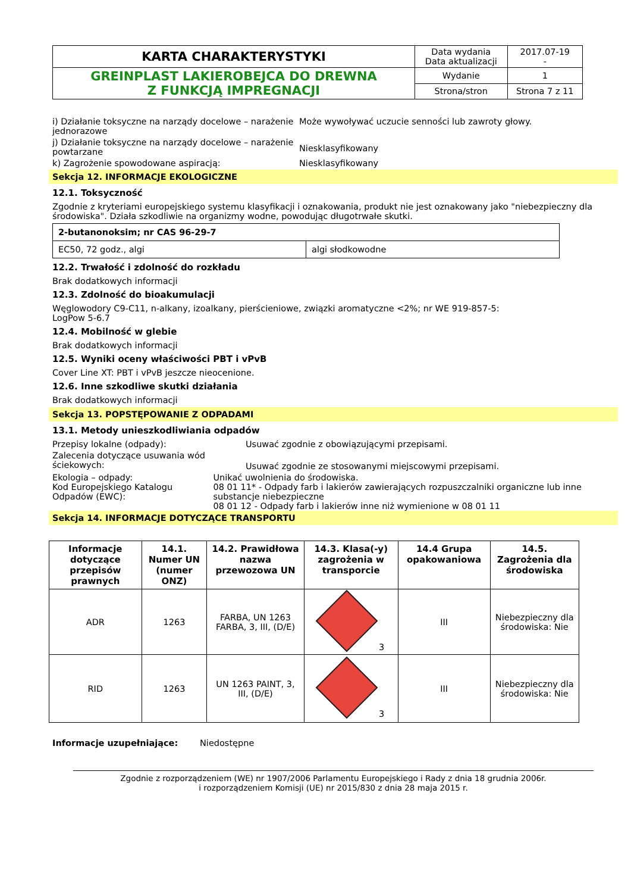| KARTA CHARAKTERYSTYKI | Data wydania Data aktualizacji | 2017.07-19 - |
| GREINPLAST LAKIEROBEJCA DO DREWNA Z FUNKCJĄ IMPREGNACJI | Wydanie | 1 |
| | Strona/stron | Strona 7 z 11 |
i) Działanie toksyczne na narządy docelowe – narażenie jednorazowe
Może wywoływać uczucie senności lub zawroty głowy.
j) Działanie toksyczne na narządy docelowe – narażenie powtarzane
Niesklasyfikowany
k) Zagrożenie spowodowane aspiracją: Niesklasyfikowany
Sekcja 12. INFORMACJE EKOLOGICZNE
12.1. Toksyczność
Zgodnie z kryteriami europejskiego systemu klasyfikacji i oznakowania, produkt nie jest oznakowany jako "niebezpieczny dla środowiska". Działa szkodliwie na organizmy wodne, powodując długotrwałe skutki.
| 2-butanonoksim; nr CAS 96-29-7 | |
| EC50, 72 godz., algi | algi słodkowodne |
12.2. Trwałość i zdolność do rozkładu
Brak dodatkowych informacji
12.3. Zdolność do bioakumulacji
Węglowodory C9-C11, n-alkany, izoalkany, pierścieniowe, związki aromatyczne <2%; nr WE 919-857-5:
LogPow 5-6.7
12.4. Mobilność w glebie
Brak dodatkowych informacji
12.5. Wyniki oceny właściwości PBT i vPvB
Cover Line XT: PBT i vPvB jeszcze nieocenione.
12.6. Inne szkodliwe skutki działania
Brak dodatkowych informacji
Sekcja 13. POPSTĘPOWANIE Z ODPADAMI
13.1. Metody unieszkodliwiania odpadów
Przepisy lokalne (odpady): Usuwać zgodnie z obowiązującymi przepisami.
Zalecenia dotyczące usuwania wód ściekowych:
Usuwać zgodnie ze stosowanymi miejscowymi przepisami.
Ekologia – odpady:
Kod Europejskiego Katalogu Odpadów (EWC):
Unikać uwolnienia do środowiska.
08 01 11* - Odpady farb i lakierów zawierających rozpuszczalniki organiczne lub inne substancje niebezpieczne
08 01 12 - Odpady farb i lakierów inne niż wymienione w 08 01 11
Sekcja 14. INFORMACJE DOTYCZĄCE TRANSPORTU
| Informacje dotyczące przepisów prawnych | 14.1. Numer UN (numer ONZ) | 14.2. Prawidłowa nazwa przewozowa UN | 14.3. Klasa(-y) zagrożenia w transporcie | 14.4 Grupa opakowaniowa | 14.5. Zagrożenia dla środowiska |
| --- | --- | --- | --- | --- | --- |
| ADR | 1263 | FARBA, UN 1263 FARBA, 3, III, (D/E) | 3 | III | Niebezpieczny dla środowiska: Nie |
| RID | 1263 | UN 1263 PAINT, 3, III, (D/E) | 3 | III | Niebezpieczny dla środowiska: Nie |
Informacje uzupełniające: Niedostępne
Zgodnie z rozporządzeniem (WE) nr 1907/2006 Parlamentu Europejskiego i Rady z dnia 18 grudnia 2006r.
i rozporządzeniem Komisji (UE) nr 2015/830 z dnia 28 maja 2015 r.